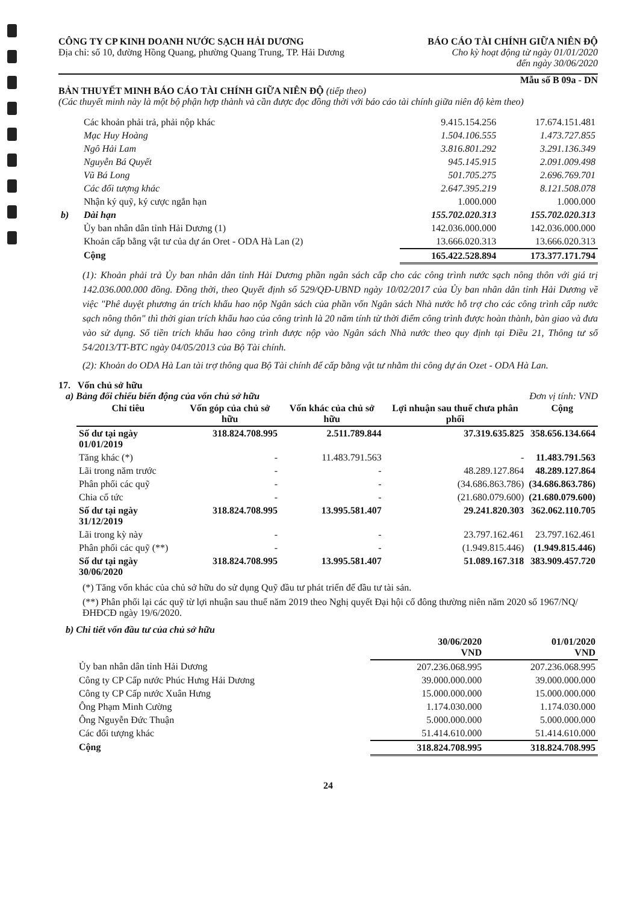CÔNG TY CP KINH DOANH NƯỚC SẠCH HẢI DƯƠNG
Địa chỉ: số 10, đường Hồng Quang, phường Quang Trung, TP. Hải Dương
BÁO CÁO TÀI CHÍNH GIỮA NIÊN ĐỘ
Cho kỳ hoạt động từ ngày 01/01/2020
đến ngày 30/06/2020
Mẫu số B 09a - DN
BẢN THUYẾT MINH BÁO CÁO TÀI CHÍNH GIỮA NIÊN ĐỘ (tiếp theo)
(Các thuyết minh này là một bộ phận hợp thành và cần được đọc đồng thời với báo cáo tài chính giữa niên độ kèm theo)
| | Các khoản phải trả, phải nộp khác | 9.415.154.256 | 17.674.151.481 |
| | Mạc Huy Hoàng | 1.504.106.555 | 1.473.727.855 |
| | Ngô Hải Lam | 3.816.801.292 | 3.291.136.349 |
| | Nguyễn Bá Quyết | 945.145.915 | 2.091.009.498 |
| | Vũ Bá Long | 501.705.275 | 2.696.769.701 |
| | Các đối tượng khác | 2.647.395.219 | 8.121.508.078 |
| | Nhận ký quỹ, ký cược ngắn hạn | 1.000.000 | 1.000.000 |
| b) | Dài hạn | 155.702.020.313 | 155.702.020.313 |
| | Ủy ban nhân dân tỉnh Hải Dương (1) | 142.036.000.000 | 142.036.000.000 |
| | Khoản cấp bằng vật tư của dự án Oret - ODA Hà Lan (2) | 13.666.020.313 | 13.666.020.313 |
| | Cộng | 165.422.528.894 | 173.377.171.794 |
(1): Khoản phải trả Ủy ban nhân dân tỉnh Hải Dương phần ngân sách cấp cho các công trình nước sạch nông thôn với giá trị 142.036.000.000 đồng. Đồng thời, theo Quyết định số 529/QĐ-UBND ngày 10/02/2017 của Ủy ban nhân dân tỉnh Hải Dương về việc "Phê duyệt phương án trích khấu hao nộp Ngân sách của phần vốn Ngân sách Nhà nước hỗ trợ cho các công trình cấp nước sạch nông thôn" thì thời gian trích khấu hao của công trình là 20 năm tính từ thời điểm công trình được hoàn thành, bàn giao và đưa vào sử dụng. Số tiền trích khấu hao công trình được nộp vào Ngân sách Nhà nước theo quy định tại Điều 21, Thông tư số 54/2013/TT-BTC ngày 04/05/2013 của Bộ Tài chính.
(2): Khoản do ODA Hà Lan tài trợ thông qua Bộ Tài chính để cấp bằng vật tư nhằm thi công dự án Ozet - ODA Hà Lan.
17. Vốn chủ sở hữu
a) Bảng đối chiếu biến động của vốn chủ sở hữu Đơn vị tính: VND
| Chỉ tiêu | Vốn góp của chủ sở hữu | Vốn khác của chủ sở hữu | Lợi nhuận sau thuế chưa phân phối | Cộng |
| --- | --- | --- | --- | --- |
| Số dư tại ngày 01/01/2019 | 318.824.708.995 | 2.511.789.844 | 37.319.635.825 | 358.656.134.664 |
| Tăng khác (*) | - | 11.483.791.563 | - | 11.483.791.563 |
| Lãi trong năm trước | - | - | 48.289.127.864 | 48.289.127.864 |
| Phân phối các quỹ | - | - | (34.686.863.786) | (34.686.863.786) |
| Chia cổ tức | - | - | (21.680.079.600) | (21.680.079.600) |
| Số dư tại ngày 31/12/2019 | 318.824.708.995 | 13.995.581.407 | 29.241.820.303 | 362.062.110.705 |
| Lãi trong kỳ này | - | - | 23.797.162.461 | 23.797.162.461 |
| Phân phối các quỹ (**) | - | - | (1.949.815.446) | (1.949.815.446) |
| Số dư tại ngày 30/06/2020 | 318.824.708.995 | 13.995.581.407 | 51.089.167.318 | 383.909.457.720 |
(*) Tăng vốn khác của chủ sở hữu do sử dụng Quỹ đầu tư phát triển để đầu tư tài sản.
(**) Phân phối lại các quỹ từ lợi nhuận sau thuế năm 2019 theo Nghị quyết Đại hội cổ đông thường niên năm 2020 số 1967/NQ/ĐHĐCĐ ngày 19/6/2020.
b) Chi tiết vốn đầu tư của chủ sở hữu
| | 30/06/2020 VND | 01/01/2020 VND |
| Ủy ban nhân dân tỉnh Hải Dương | 207.236.068.995 | 207.236.068.995 |
| Công ty CP Cấp nước Phúc Hưng Hải Dương | 39.000.000.000 | 39.000.000.000 |
| Công ty CP Cấp nước Xuân Hưng | 15.000.000.000 | 15.000.000.000 |
| Ông Phạm Minh Cường | 1.174.030.000 | 1.174.030.000 |
| Ông Nguyễn Đức Thuận | 5.000.000.000 | 5.000.000.000 |
| Các đối tượng khác | 51.414.610.000 | 51.414.610.000 |
| Cộng | 318.824.708.995 | 318.824.708.995 |
24